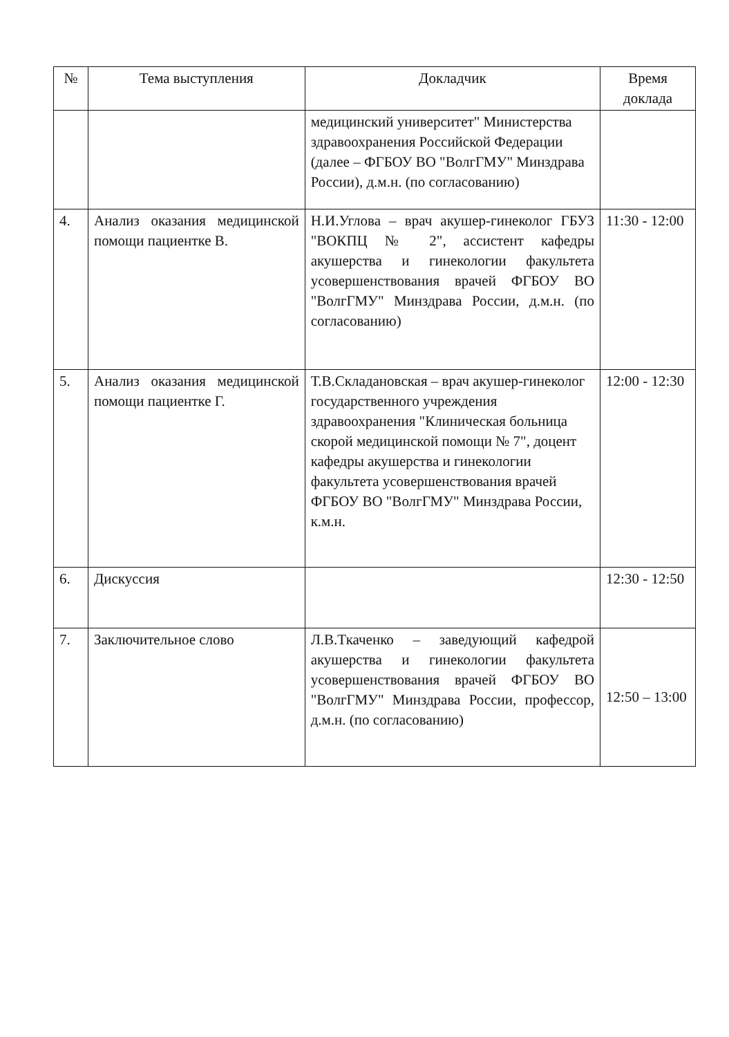| № | Тема выступления | Докладчик | Время доклада |
| --- | --- | --- | --- |
| | | медицинский университет" Министерства здравоохранения Российской Федерации (далее – ФГБОУ ВО "ВолгГМУ" Минздрава России), д.м.н. (по согласованию) | |
| 4. | Анализ оказания медицинской помощи пациентке В. | Н.И.Углова – врач акушер-гинеколог ГБУЗ "ВОКПЦ № 2", ассистент кафедры акушерства и гинекологии факультета усовершенствования врачей ФГБОУ ВО "ВолгГМУ" Минздрава России, д.м.н. (по согласованию) | 11:30 - 12:00 |
| 5. | Анализ оказания медицинской помощи пациентке Г. | Т.В.Складановская – врач акушер-гинеколог государственного учреждения здравоохранения "Клиническая больница скорой медицинской помощи № 7", доцент кафедры акушерства и гинекологии факультета усовершенствования врачей ФГБОУ ВО "ВолгГМУ" Минздрава России, к.м.н. | 12:00 - 12:30 |
| 6. | Дискуссия | | 12:30 - 12:50 |
| 7. | Заключительное слово | Л.В.Ткаченко – заведующий кафедрой акушерства и гинекологии факультета усовершенствования врачей ФГБОУ ВО "ВолгГМУ" Минздрава России, профессор, д.м.н. (по согласованию) | 12:50 – 13:00 |